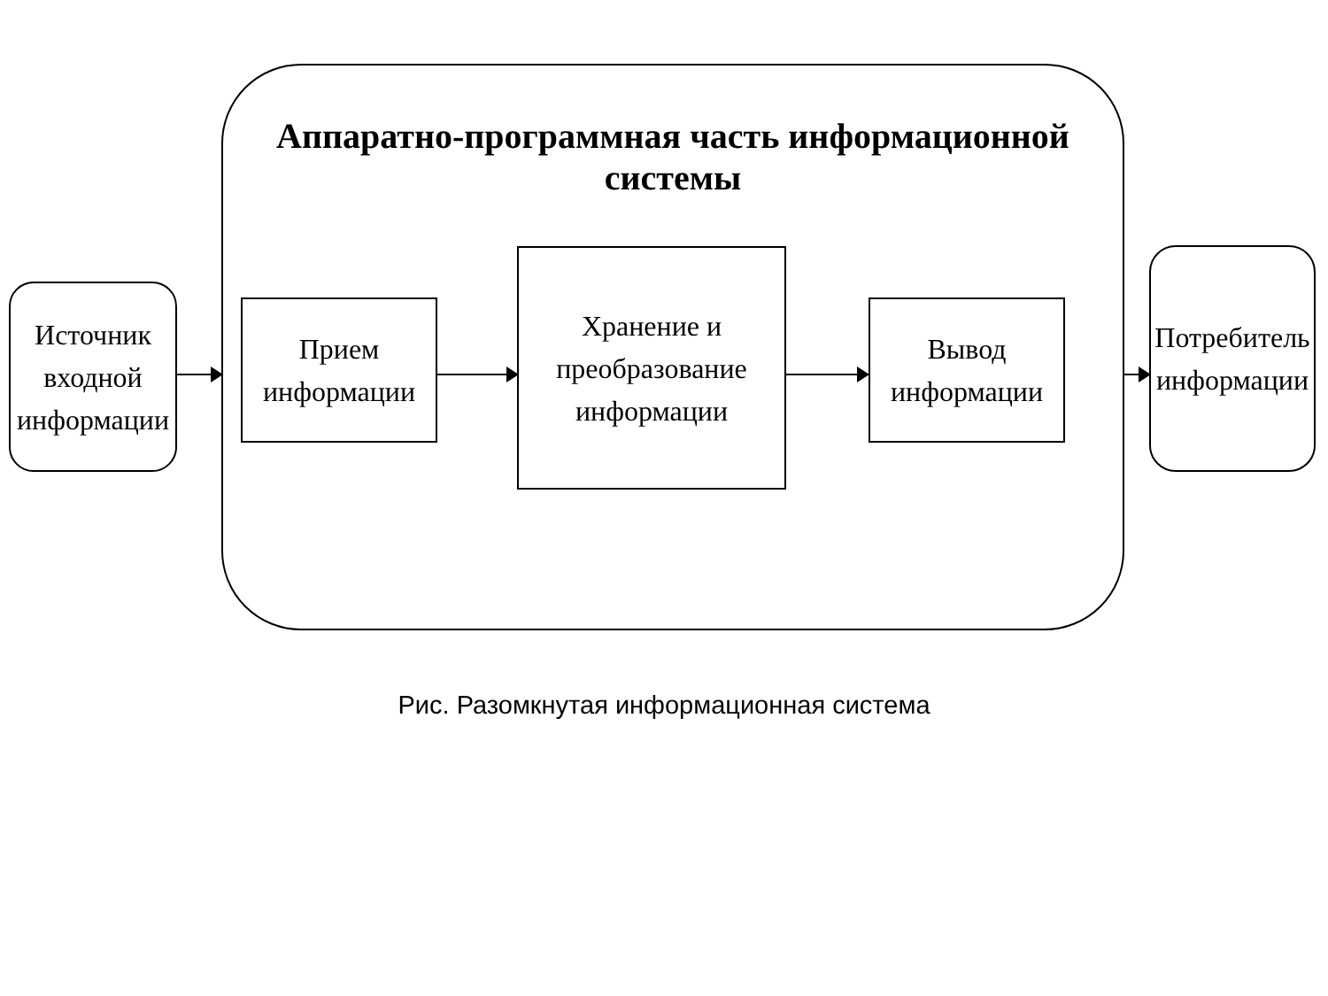Аппаратно-программная часть информационной системы
Источник
входной
информации
Прием
информации
Хранение и
преобразование
информации
Вывод
информации
Потребитель
информации
Рис. Разомкнутая информационная система